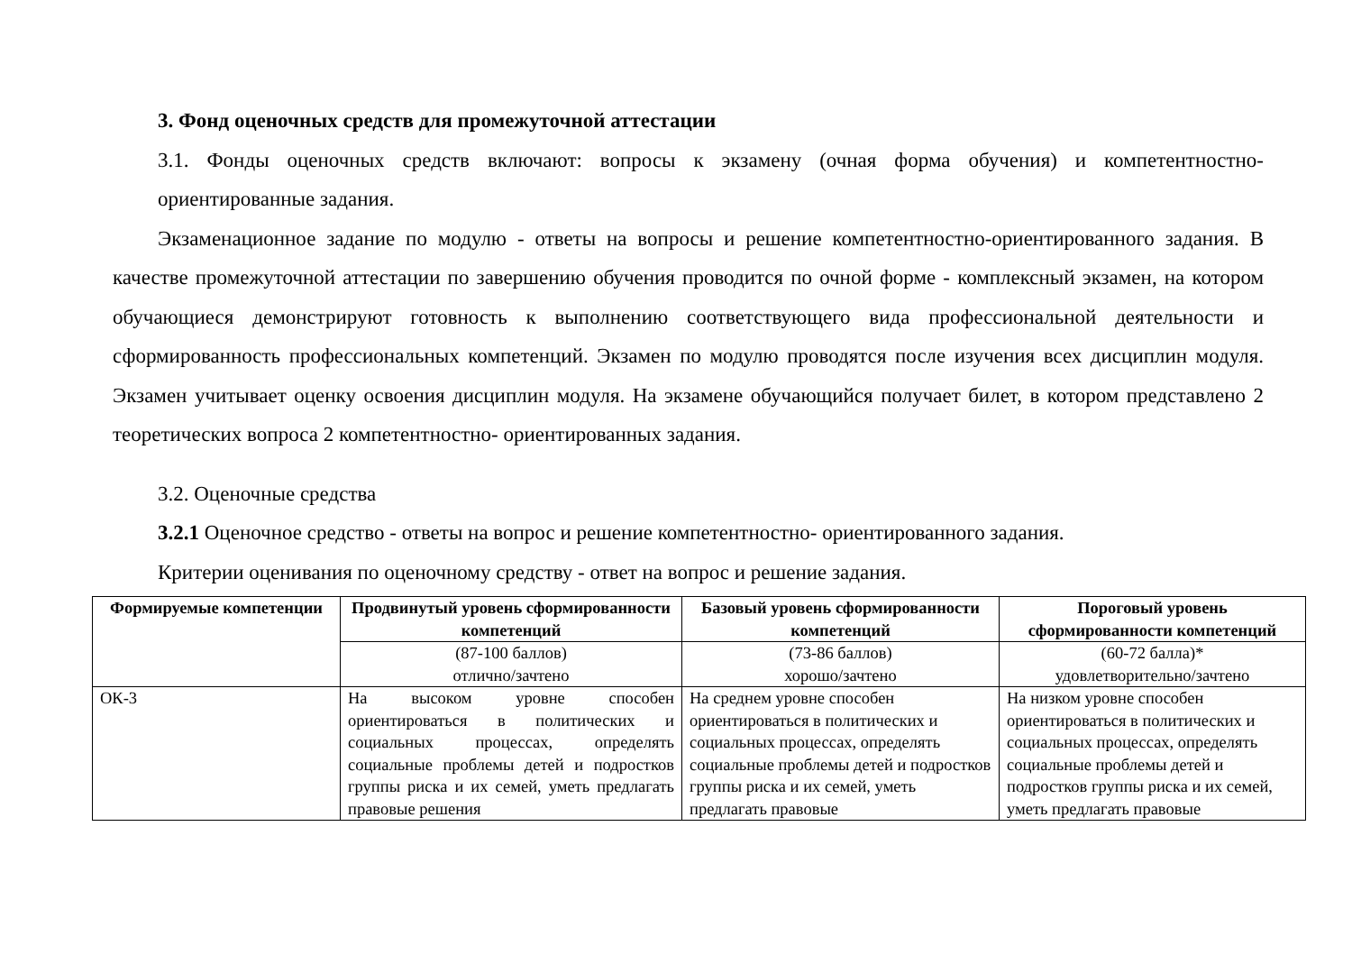3. Фонд оценочных средств для промежуточной аттестации
3.1. Фонды оценочных средств включают: вопросы к экзамену (очная форма обучения) и компетентностно-ориентированные задания.
Экзаменационное задание по модулю - ответы на вопросы и решение компетентностно-ориентированного задания. В качестве промежуточной аттестации по завершению обучения проводится по очной форме - комплексный экзамен, на котором обучающиеся демонстрируют готовность к выполнению соответствующего вида профессиональной деятельности и сформированность профессиональных компетенций. Экзамен по модулю проводятся после изучения всех дисциплин модуля. Экзамен учитывает оценку освоения дисциплин модуля. На экзамене обучающийся получает билет, в котором представлено 2 теоретических вопроса 2 компетентностно- ориентированных задания.
3.2. Оценочные средства
3.2.1 Оценочное средство - ответы на вопрос и решение компетентностно- ориентированного задания.
Критерии оценивания по оценочному средству - ответ на вопрос и решение задания.
| Формируемые компетенции | Продвинутый уровень сформированности компетенций | Базовый уровень сформированности компетенций | Пороговый уровень сформированности компетенций |
| --- | --- | --- | --- |
| | (87-100 баллов) отлично/зачтено | (73-86 баллов) хорошо/зачтено | (60-72 балла)* удовлетворительно/зачтено |
| ОК-3 | На высоком уровне способен ориентироваться в политических и социальных процессах, определять социальные проблемы детей и подростков группы риска и их семей, уметь предлагать правовые решения | На среднем уровне способен ориентироваться в политических и социальных процессах, определять социальные проблемы детей и подростков группы риска и их семей, уметь предлагать правовые | На низком уровне способен ориентироваться в политических и социальных процессах, определять социальные проблемы детей и подростков группы риска и их семей, уметь предлагать правовые |